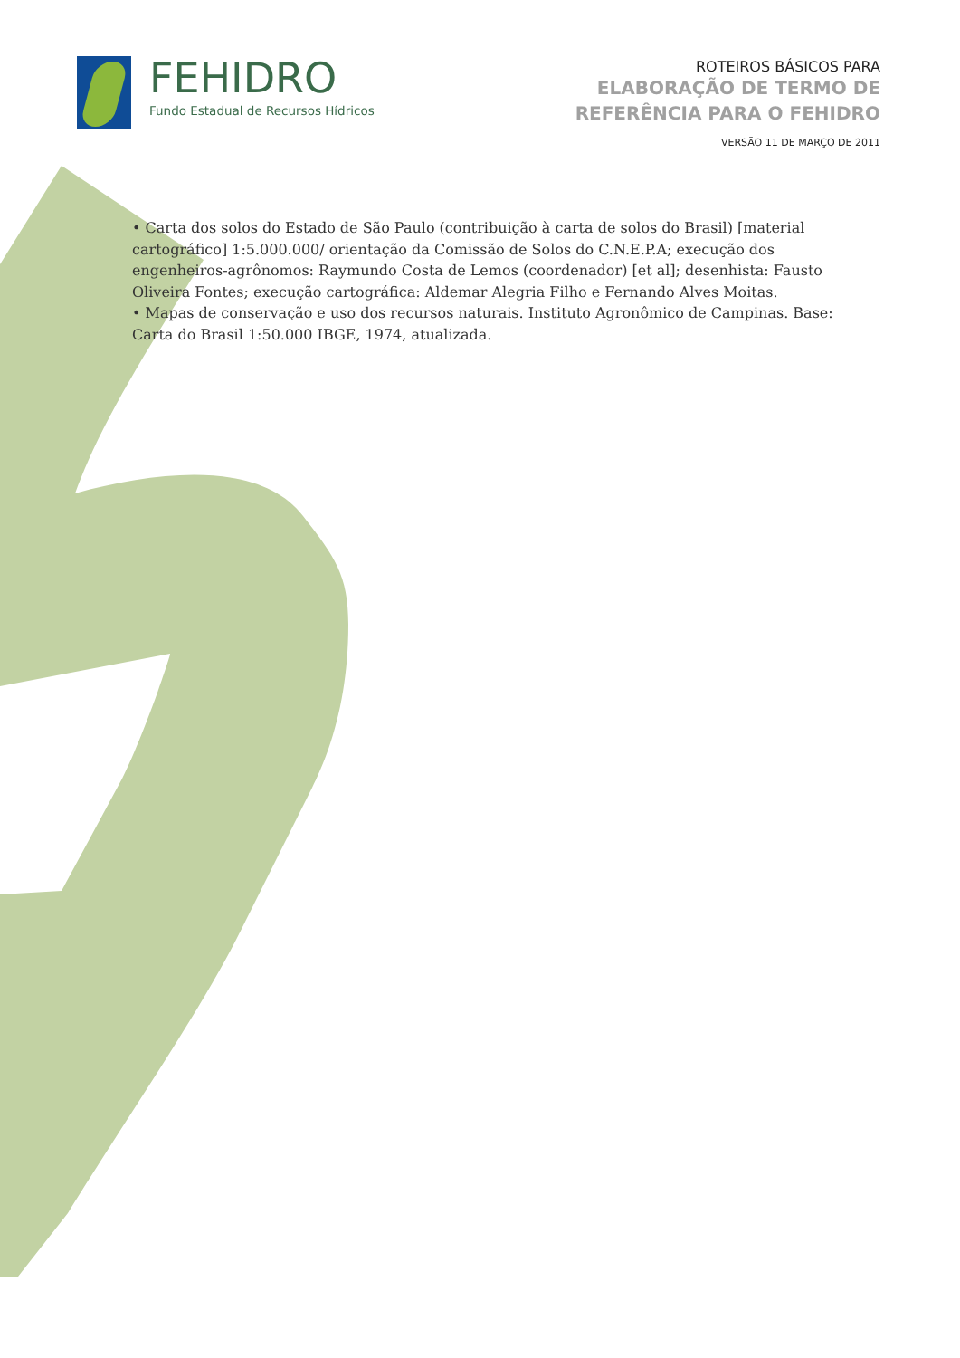FEHIDRO
Fundo Estadual de Recursos Hídricos
ROTEIROS BÁSICOS PARA
ELABORAÇÃO DE TERMO DE
REFERÊNCIA PARA O FEHIDRO
VERSÃO 11 DE MARÇO DE 2011
• Carta dos solos do Estado de São Paulo (contribuição à carta de solos do Brasil) [material cartográfico] 1:5.000.000/ orientação da Comissão de Solos do C.N.E.P.A; execução dos engenheiros-agrônomos: Raymundo Costa de Lemos (coordenador) [et al]; desenhista: Fausto Oliveira Fontes; execução cartográfica: Aldemar Alegria Filho e Fernando Alves Moitas.
• Mapas de conservação e uso dos recursos naturais. Instituto Agronômico de Campinas. Base: Carta do Brasil 1:50.000 IBGE, 1974, atualizada.